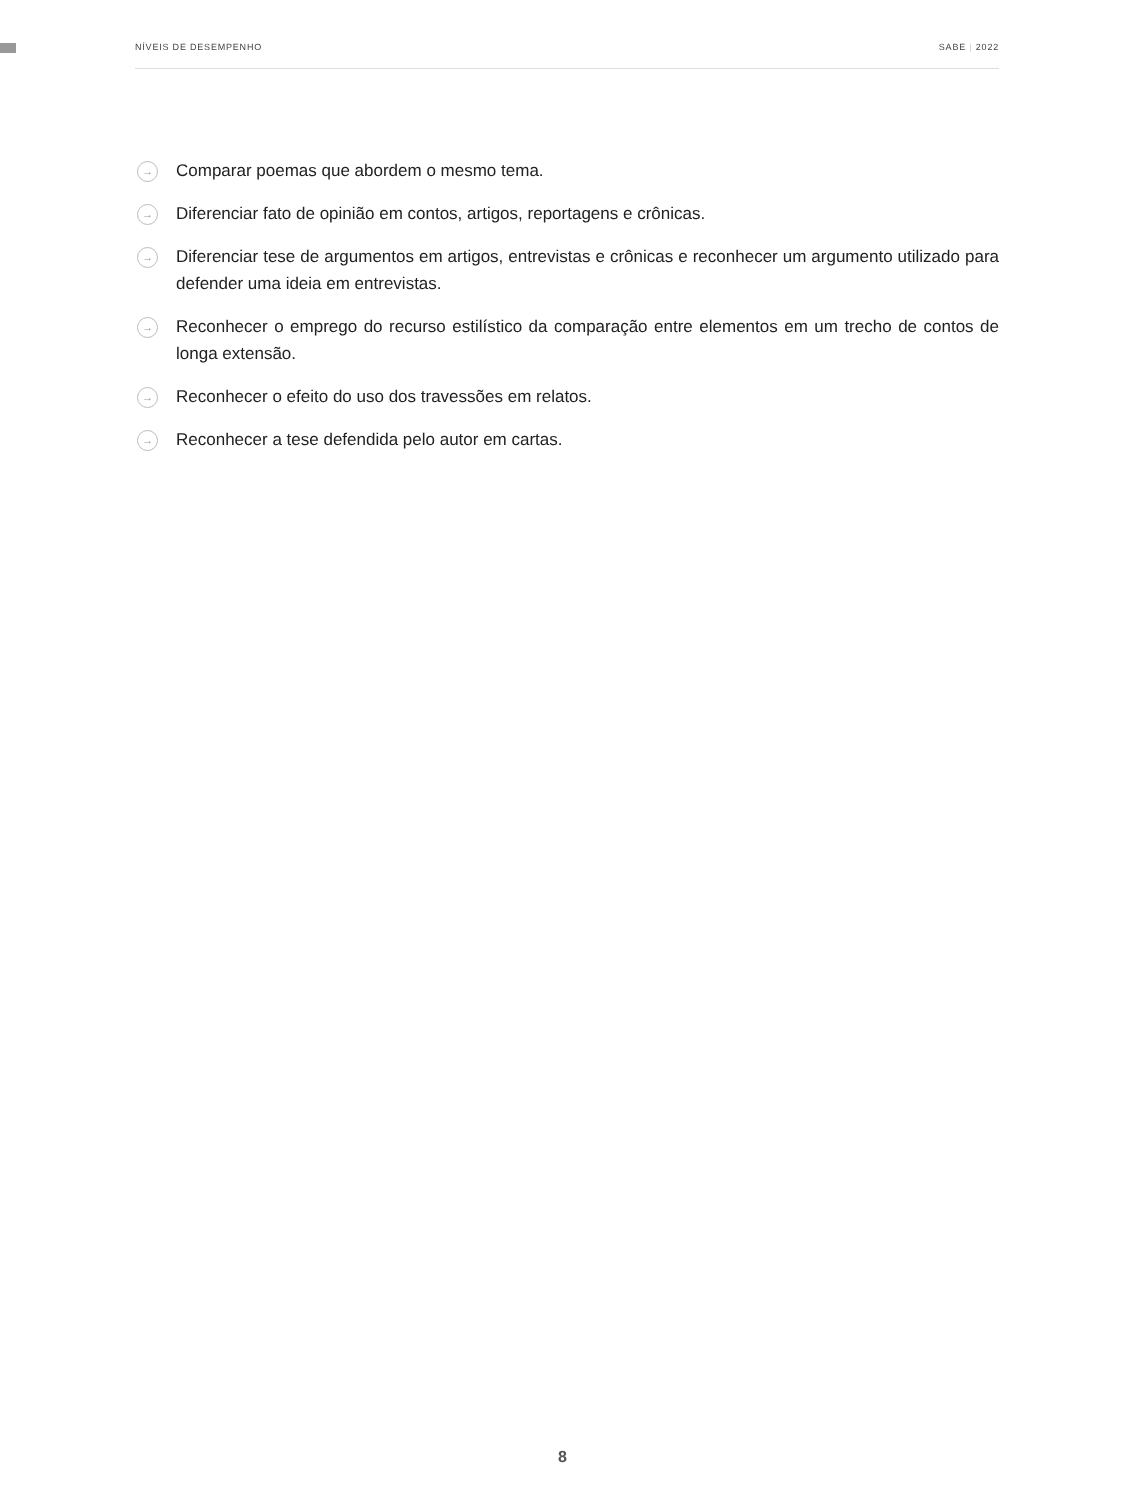NÍVEIS DE DESEMPENHO SABE | 2022
→ Comparar poemas que abordem o mesmo tema.
→ Diferenciar fato de opinião em contos, artigos, reportagens e crônicas.
→ Diferenciar tese de argumentos em artigos, entrevistas e crônicas e reconhecer um argumento utilizado para defender uma ideia em entrevistas.
→ Reconhecer o emprego do recurso estilístico da comparação entre elementos em um trecho de contos de longa extensão.
→ Reconhecer o efeito do uso dos travessões em relatos.
→ Reconhecer a tese defendida pelo autor em cartas.
8